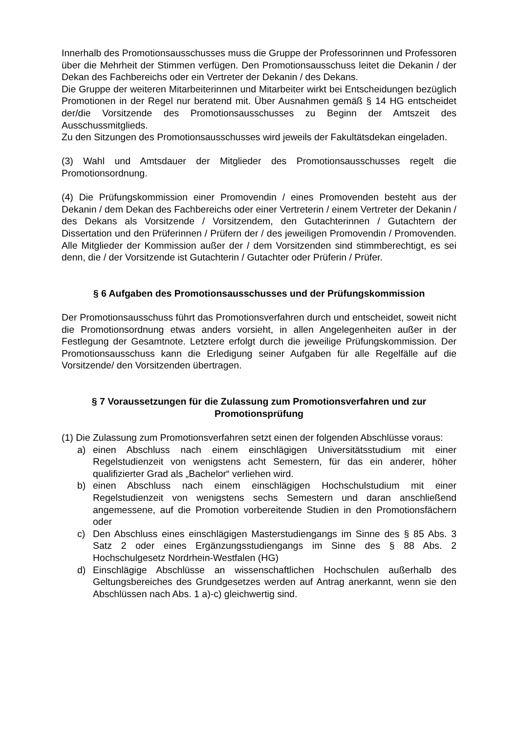Innerhalb des Promotionsausschusses muss die Gruppe der Professorinnen und Professoren über die Mehrheit der Stimmen verfügen. Den Promotionsausschuss leitet die Dekanin / der Dekan des Fachbereichs oder ein Vertreter der Dekanin / des Dekans.
Die Gruppe der weiteren Mitarbeiterinnen und Mitarbeiter wirkt bei Entscheidungen bezüglich Promotionen in der Regel nur beratend mit. Über Ausnahmen gemäß § 14 HG entscheidet der/die Vorsitzende des Promotionsausschusses zu Beginn der Amtszeit des Ausschussmitglieds.
Zu den Sitzungen des Promotionsausschusses wird jeweils der Fakultätsdekan eingeladen.
(3) Wahl und Amtsdauer der Mitglieder des Promotionsausschusses regelt die Promotionsordnung.
(4) Die Prüfungskommission einer Promovendin / eines Promovenden besteht aus der Dekanin / dem Dekan des Fachbereichs oder einer Vertreterin / einem Vertreter der Dekanin / des Dekans als Vorsitzende / Vorsitzendem, den Gutachterinnen / Gutachtern der Dissertation und den Prüferinnen / Prüfern der / des jeweiligen Promovendin / Promovenden. Alle Mitglieder der Kommission außer der / dem Vorsitzenden sind stimmberechtigt, es sei denn, die / der Vorsitzende ist Gutachterin / Gutachter oder Prüferin / Prüfer.
§ 6 Aufgaben des Promotionsausschusses und der Prüfungskommission
Der Promotionsausschuss führt das Promotionsverfahren durch und entscheidet, soweit nicht die Promotionsordnung etwas anders vorsieht, in allen Angelegenheiten außer in der Festlegung der Gesamtnote. Letztere erfolgt durch die jeweilige Prüfungskommission. Der Promotionsausschuss kann die Erledigung seiner Aufgaben für alle Regelfälle auf die Vorsitzende/ den Vorsitzenden übertragen.
§ 7 Voraussetzungen für die Zulassung zum Promotionsverfahren und zur
Promotionsprüfung
(1) Die Zulassung zum Promotionsverfahren setzt einen der folgenden Abschlüsse voraus:
a) einen Abschluss nach einem einschlägigen Universitätsstudium mit einer Regelstudienzeit von wenigstens acht Semestern, für das ein anderer, höher qualifizierter Grad als „Bachelor“ verliehen wird.
b) einen Abschluss nach einem einschlägigen Hochschulstudium mit einer Regelstudienzeit von wenigstens sechs Semestern und daran anschließend angemessene, auf die Promotion vorbereitende Studien in den Promotionsfächern oder
c) Den Abschluss eines einschlägigen Masterstudiengangs im Sinne des § 85 Abs. 3 Satz 2 oder eines Ergänzungsstudiengangs im Sinne des § 88 Abs. 2 Hochschulgesetz Nordrhein-Westfalen (HG)
d) Einschlägige Abschlüsse an wissenschaftlichen Hochschulen außerhalb des Geltungsbereiches des Grundgesetzes werden auf Antrag anerkannt, wenn sie den Abschlüssen nach Abs. 1 a)-c) gleichwertig sind.